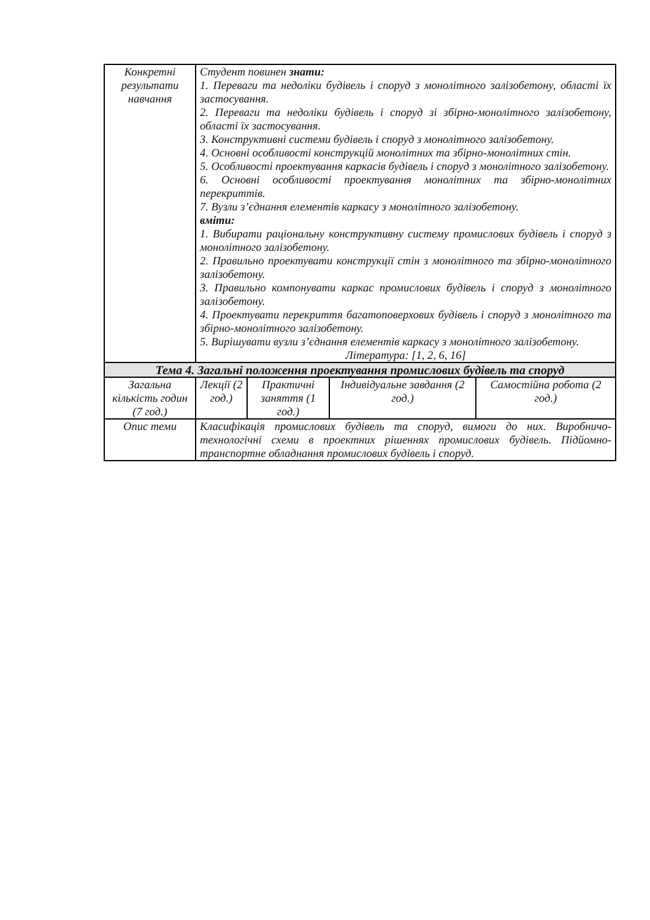| Конкретні результати навчання | Студент повинен знати: 1. Переваги та недоліки будівель і споруд з монолітного залізобетону, області їх застосування. 2. Переваги та недоліки будівель і споруд зі збірно-монолітного залізобетону, області їх застосування. 3. Конструктивні системи будівель і споруд з монолітного залізобетону. 4. Основні особливості конструкцій монолітних та збірно-монолітних стін. 5. Особливості проектування каркасів будівель і споруд з монолітного залізобетону. 6. Основні особливості проектування монолітних та збірно-монолітних перекриттів. 7. Вузли з’єднання елементів каркасу з монолітного залізобетону. вміти: 1. Вибирати раціональну конструктивну систему промислових будівель і споруд з монолітного залізобетону. 2. Правильно проектувати конструкції стін з монолітного та збірно-монолітного залізобетону. 3. Правильно компонувати каркас промислових будівель і споруд з монолітного залізобетону. 4. Проектувати перекриття багатоповерхових будівель і споруд з монолітного та збірно-монолітного залізобетону. 5. Вирішувати вузли з’єднання елементів каркасу з монолітного залізобетону. Література: [1, 2, 6, 16] | | | |
| Тема 4. Загальні положення проектування промислових будівель та споруд | | | | |
| Загальна кількість годин (7 год.) | Лекції (2 год.) | Практичні заняття (1 год.) | Індивідуальне завдання (2 год.) | Самостійна робота (2 год.) |
| Опис теми | Класифікація промислових будівель та споруд, вимоги до них. Виробничо-технологічні схеми в проектних рішеннях промислових будівель. Підйомно-транспортне обладнання промислових будівель і споруд. | | | |